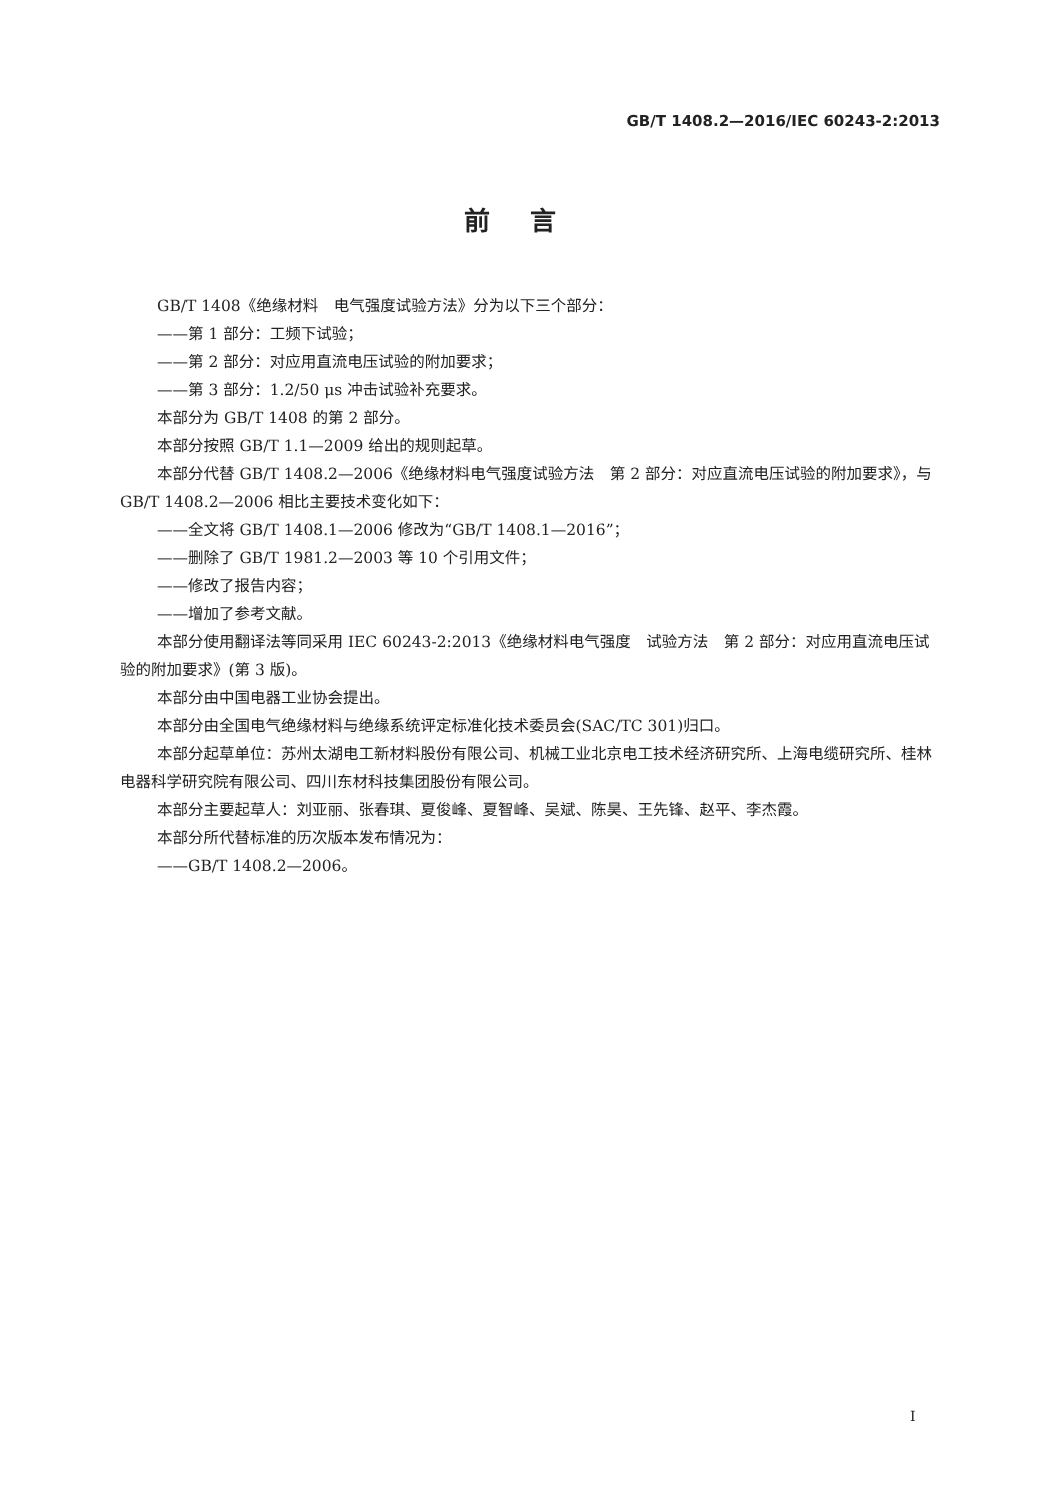GB/T 1408.2—2016/IEC 60243-2:2013
前言
GB/T 1408《绝缘材料　电气强度试验方法》分为以下三个部分：
——第 1 部分：工频下试验；
——第 2 部分：对应用直流电压试验的附加要求；
——第 3 部分：1.2/50 μs 冲击试验补充要求。
本部分为 GB/T 1408 的第 2 部分。
本部分按照 GB/T 1.1—2009 给出的规则起草。
本部分代替 GB/T 1408.2—2006《绝缘材料电气强度试验方法　第 2 部分：对应直流电压试验的附加要求》，与 GB/T 1408.2—2006 相比主要技术变化如下：
——全文将 GB/T 1408.1—2006 修改为“GB/T 1408.1—2016”；
——删除了 GB/T 1981.2—2003 等 10 个引用文件；
——修改了报告内容；
——增加了参考文献。
本部分使用翻译法等同采用 IEC 60243-2:2013《绝缘材料电气强度　试验方法　第 2 部分：对应用直流电压试验的附加要求》(第 3 版)。
本部分由中国电器工业协会提出。
本部分由全国电气绝缘材料与绝缘系统评定标准化技术委员会(SAC/TC 301)归口。
本部分起草单位：苏州太湖电工新材料股份有限公司、机械工业北京电工技术经济研究所、上海电缆研究所、桂林电器科学研究院有限公司、四川东材科技集团股份有限公司。
本部分主要起草人：刘亚丽、张春琪、夏俊峰、夏智峰、吴斌、陈昊、王先锋、赵平、李杰霞。
本部分所代替标准的历次版本发布情况为：
——GB/T 1408.2—2006。
I